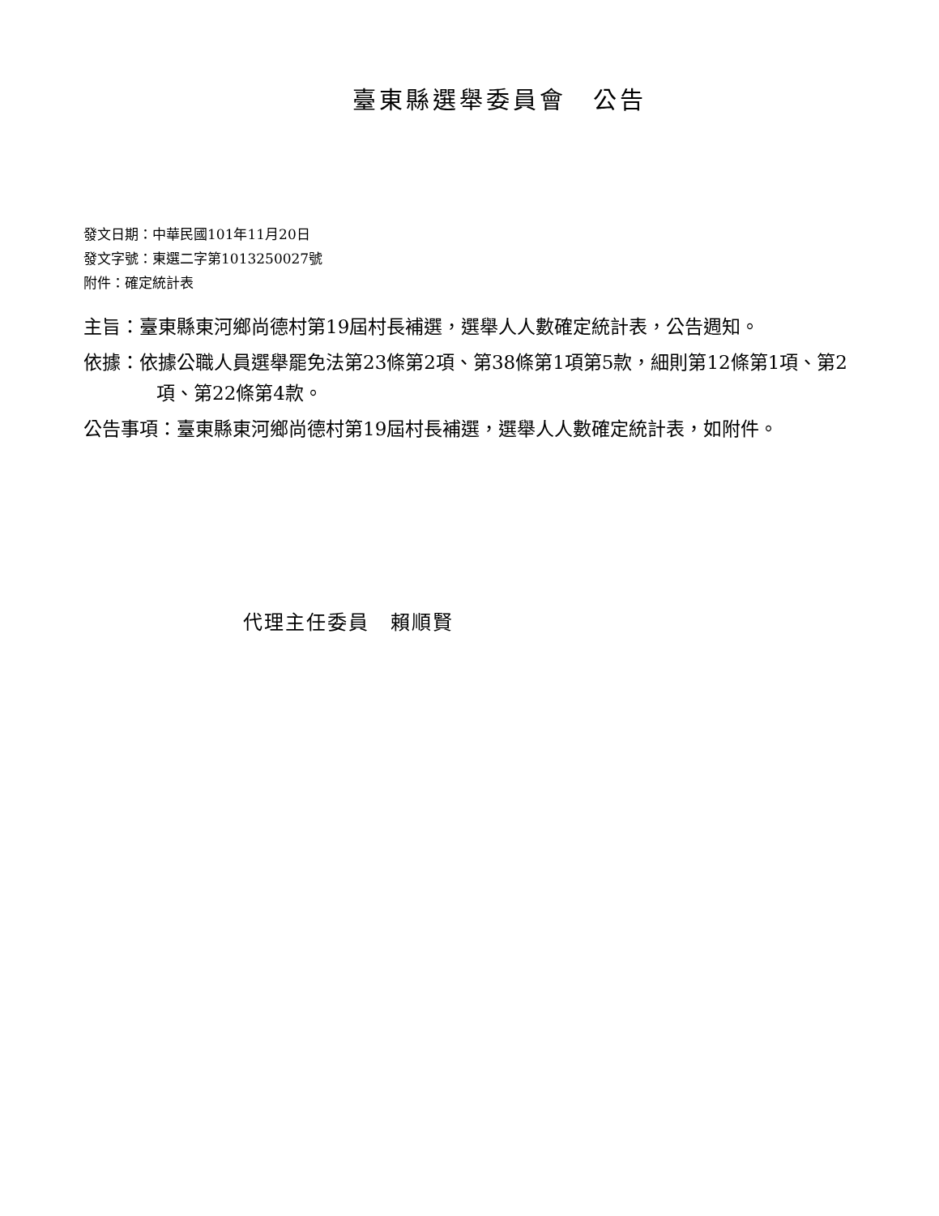臺東縣選舉委員會　公告
發文日期：中華民國101年11月20日
發文字號：東選二字第1013250027號
附件：確定統計表
主旨：臺東縣東河鄉尚德村第19屆村長補選，選舉人人數確定統計表，公告週知。
依據：依據公職人員選舉罷免法第23條第2項、第38條第1項第5款，細則第12條第1項、第2項、第22條第4款。
公告事項：臺東縣東河鄉尚德村第19屆村長補選，選舉人人數確定統計表，如附件。
代理主任委員　賴順賢